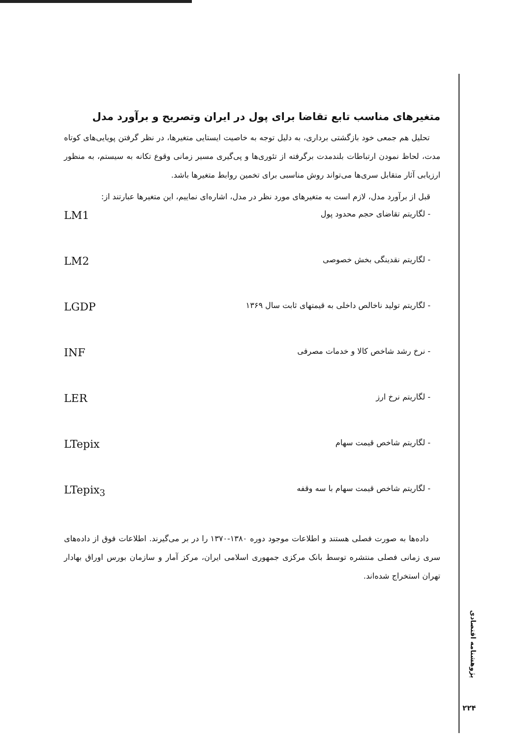متغیرهای مناسب تابع تقاضا برای پول در ایران وتصریح و برآورد مدل
تحلیل هم جمعی خود بازگشتی برداری، به دلیل توجه به خاصیت ایستایی متغیرها، در نظر گرفتن پویایی‌های کوتاه مدت، لحاظ نمودن ارتباطات بلندمدت برگرفته از تئوری‌ها و پی‌گیری مسیر زمانی وقوع تکانه به سیستم، به منظور ارزیابی آثار متقابل سری‌ها می‌تواند روش مناسبی برای تخمین روابط متغیرها باشد.
قبل از برآورد مدل، لازم است به متغیرهای مورد نظر در مدل، اشاره‌ای نماییم، این متغیرها عبارتند از:
- لگاریتم تقاضای حجم محدود پول LM1
- لگاریتم نقدینگی بخش خصوصی LM2
- لگاریتم تولید ناخالص داخلی به قیمتهای ثابت سال ۱۳۶۹ LGDP
- نرخ رشد شاخص کالا و خدمات مصرفی INF
- لگاریتم نرخ ارز LER
- لگاریتم شاخص قیمت سهام LTepix
- لگاریتم شاخص قیمت سهام با سه وقفه LTepix<sub>3</sub>
داده‌ها به صورت فصلی هستند و اطلاعات موجود دوره ۱۳۸۰-۱۳۷۰ را در بر می‌گیرند. اطلاعات فوق از داده‌های سری زمانی فصلی منتشره توسط بانک مرکزی جمهوری اسلامی ایران، مرکز آمار و سازمان بورس اوراق بهادار تهران استخراج شده‌اند.
پژوهشنامه اقتصادی
۲۲۴